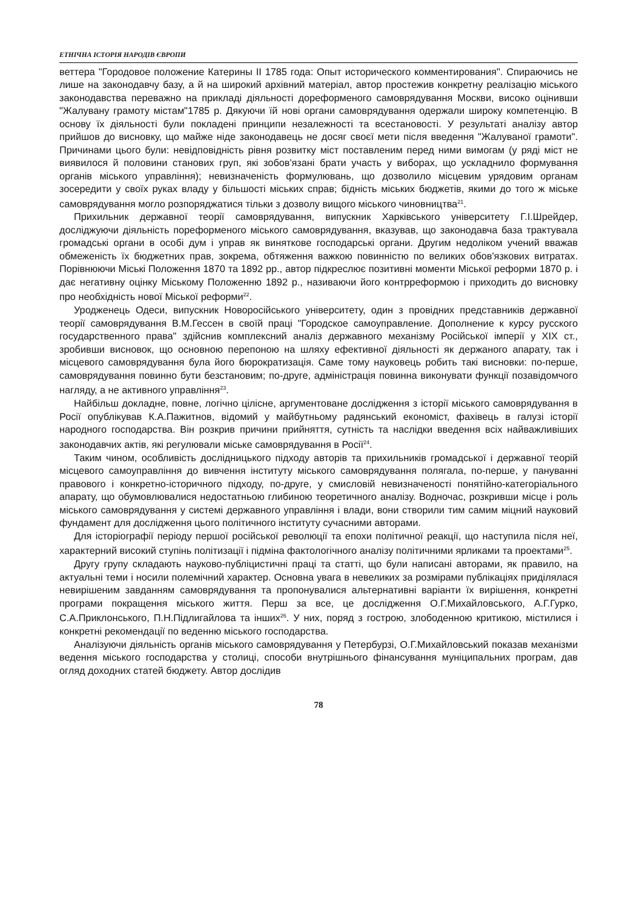ЕТНІЧНА ІСТОРІЯ НАРОДІВ ЄВРОПИ
веттера "Городовое положение Катерины II 1785 года: Опыт исторического комментирования". Спираючись не лише на законодавчу базу, а й на широкий архівний матеріал, автор простежив конкретну реалізацію міського законодавства переважно на прикладі діяльності дореформеного самоврядування Москви, високо оцінивши "Жалувану грамоту містам"1785 р. Дякуючи їй нові органи самоврядування одержали широку компетенцію. В основу їх діяльності були покладені принципи незалежності та всестановості. У результаті аналізу автор прийшов до висновку, що майже ніде законодавець не досяг своєї мети після введення "Жалуваної грамоти". Причинами цього були: невідповідність рівня розвитку міст поставленим перед ними вимогам (у ряді міст не виявилося й половини станових груп, які зобов'язані брати участь у виборах, що ускладнило формування органів міського управління); невизначеність формулювань, що дозволило місцевим урядовим органам зосередити у своїх руках владу у більшості міських справ; бідність міських бюджетів, якими до того ж міське самоврядування могло розпоряджатися тільки з дозволу вищого міського чиновництва<sup>21</sup>.
Прихильник державної теорії самоврядування, випускник Харківського університету Г.І.Шрейдер, досліджуючи діяльність пореформеного міського самоврядування, вказував, що законодавча база трактувала громадські органи в особі дум і управ як виняткове господарські органи. Другим недоліком учений вважав обмеженість їх бюджетних прав, зокрема, обтяження важкою повинністю по великих обов'язкових витратах. Порівнюючи Міські Положення 1870 та 1892 рр., автор підкреслює позитивні моменти Міської реформи 1870 р. і дає негативну оцінку Міському Положенню 1892 р., називаючи його контрреформою і приходить до висновку про необхідність нової Міської реформи<sup>22</sup>.
Уродженець Одеси, випускник Новоросійського університету, один з провідних представників державної теорії самоврядування В.М.Гессен в своїй праці "Городское самоуправление. Дополнение к курсу русского государственного права" здійснив комплексний аналіз державного механізму Російської імперії у XIX ст., зробивши висновок, що основною перепоною на шляху ефективної діяльності як держаного апарату, так і місцевого самоврядування була його бюрократизація. Саме тому науковець робить такі висновки: по-перше, самоврядування повинно бути безстановим; по-друге, адміністрація повинна виконувати функції позавідомчого нагляду, а не активного управління<sup>23</sup>.
Найбільш докладне, повне, логічно цілісне, аргументоване дослідження з історії міського самоврядування в Росії опублікував К.А.Пажитнов, відомий у майбутньому радянський економіст, фахівець в галузі історії народного господарства. Він розкрив причини прийняття, сутність та наслідки введення всіх найважливіших законодавчих актів, які регулювали міське самоврядування в Росії<sup>24</sup>.
Таким чином, особливість дослідницького підходу авторів та прихильників громадської і державної теорій місцевого самоуправління до вивчення інституту міського самоврядування полягала, по-перше, у пануванні правового і конкретно-історичного підходу, по-друге, у смисловій невизначеності понятійно-категоріального апарату, що обумовлювалися недостатньою глибиною теоретичного аналізу. Водночас, розкривши місце і роль міського самоврядування у системі державного управління і влади, вони створили тим самим міцний науковий фундамент для дослідження цього політичного інституту сучасними авторами.
Для історіографії періоду першої російської революції та епохи політичної реакції, що наступила після неї, характерний високий ступінь політизації і підміна фактологічного аналізу політичними ярликами та проектами<sup>25</sup>.
Другу групу складають науково-публіцистичні праці та статті, що були написані авторами, як правило, на актуальні теми і носили полемічний характер. Основна увага в невеликих за розмірами публікаціях приділялася невирішеним завданням самоврядування та пропонувалися альтернативні варіанти їх вирішення, конкретні програми покращення міського життя. Перш за все, це дослідження О.Г.Михайловського, А.Г.Гурко, С.А.Приклонського, П.Н.Підлигайлова та інших<sup>26</sup>. У них, поряд з гострою, злободенною критикою, містилися і конкретні рекомендації по веденню міського господарства.
Аналізуючи діяльність органів міського самоврядування у Петербурзі, О.Г.Михайловський показав механізми ведення міського господарства у столиці, способи внутрішнього фінансування муніципальних програм, дав огляд доходних статей бюджету. Автор дослідив
78